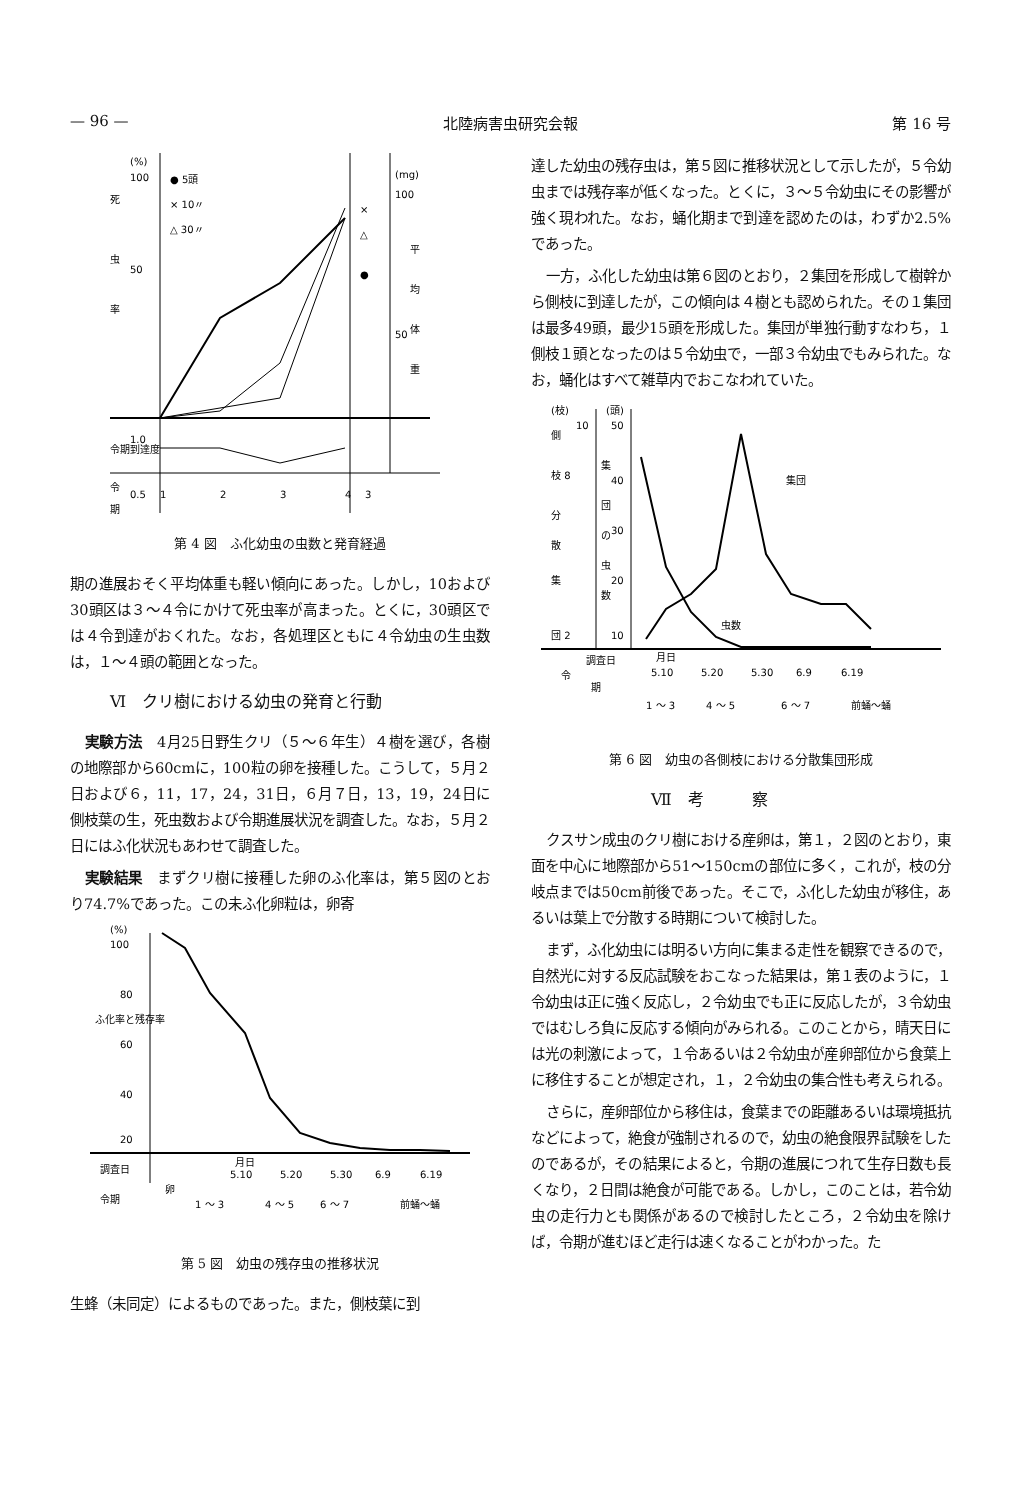— 96 — 北陸病害虫研究会報 第 16 号
(%)
100
50
死
虫
率
● 5頭
× 10〃
△ 30〃
(mg)
100
平
均
体
重
50
×
△
●
令期到達度
1.0
0.5
令
期
1
2
3
4
3
第 4 図　ふ化幼虫の虫数と発育経過
期の進展おそく平均体重も軽い傾向にあった。しかし，10および30頭区は３〜４令にかけて死虫率が高まった。とくに，30頭区では４令到達がおくれた。なお，各処理区ともに４令幼虫の生虫数は，１〜４頭の範囲となった。
Ⅵ　クリ樹における幼虫の発育と行動
実験方法　4月25日野生クリ（５〜６年生）４樹を選び，各樹の地際部から60cmに，100粒の卵を接種した。こうして，５月２日および６，11，17，24，31日，６月７日，13，19，24日に側枝葉の生，死虫数および令期進展状況を調査した。なお，５月２日にはふ化状況もあわせて調査した。
実験結果　まずクリ樹に接種した卵のふ化率は，第５図のとおり74.7%であった。この未ふ化卵粒は，卵寄
(%)
100
80
60
40
20
ふ化率と残存率
調査日
令期
卵
月日
5.10
5.20
5.30
6.9
6.19
1 ～ 3
4 ～ 5
6 ～ 7
前蛹～蛹
第 5 図　幼虫の残存虫の推移状況
生蜂（未同定）によるものであった。また，側枝葉に到
達した幼虫の残存虫は，第５図に推移状況として示したが，５令幼虫までは残存率が低くなった。とくに，３〜５令幼虫にその影響が強く現われた。なお，蛹化期まで到達を認めたのは，わずか2.5%であった。
一方，ふ化した幼虫は第６図のとおり，２集団を形成して樹幹から側枝に到達したが，この傾向は４樹とも認められた。その１集団は最多49頭，最少15頭を形成した。集団が単独行動すなわち，１側枝１頭となったのは５令幼虫で，一部３令幼虫でもみられた。なお，蛹化はすべて雑草内でおこなわれていた。
(枝)
(頭)
10
50
40
30
20
10
側
枝 8
分
散
集
団 2
集
団
の
虫
数
集団
虫数
調査日
令
期
月日
5.10
5.20
5.30
6.9
6.19
1 ～ 3
4 ～ 5
6 ～ 7
前蛹～蛹
第 6 図　幼虫の各側枝における分散集団形成
Ⅶ　考　　　察
クスサン成虫のクリ樹における産卵は，第１，２図のとおり，東面を中心に地際部から51〜150cmの部位に多く，これが，枝の分岐点までは50cm前後であった。そこで，ふ化した幼虫が移住，あるいは葉上で分散する時期について検討した。
まず，ふ化幼虫には明るい方向に集まる走性を観察できるので，自然光に対する反応試験をおこなった結果は，第１表のように，１令幼虫は正に強く反応し，２令幼虫でも正に反応したが，３令幼虫ではむしろ負に反応する傾向がみられる。このことから，晴天日には光の刺激によって，１令あるいは２令幼虫が産卵部位から食葉上に移住することが想定され，１，２令幼虫の集合性も考えられる。
さらに，産卵部位から移住は，食葉までの距離あるいは環境抵抗などによって，絶食が強制されるので，幼虫の絶食限界試験をしたのであるが，その結果によると，令期の進展につれて生存日数も長くなり，２日間は絶食が可能である。しかし，このことは，若令幼虫の走行力とも関係があるので検討したところ，２令幼虫を除けば，令期が進むほど走行は速くなることがわかった。た